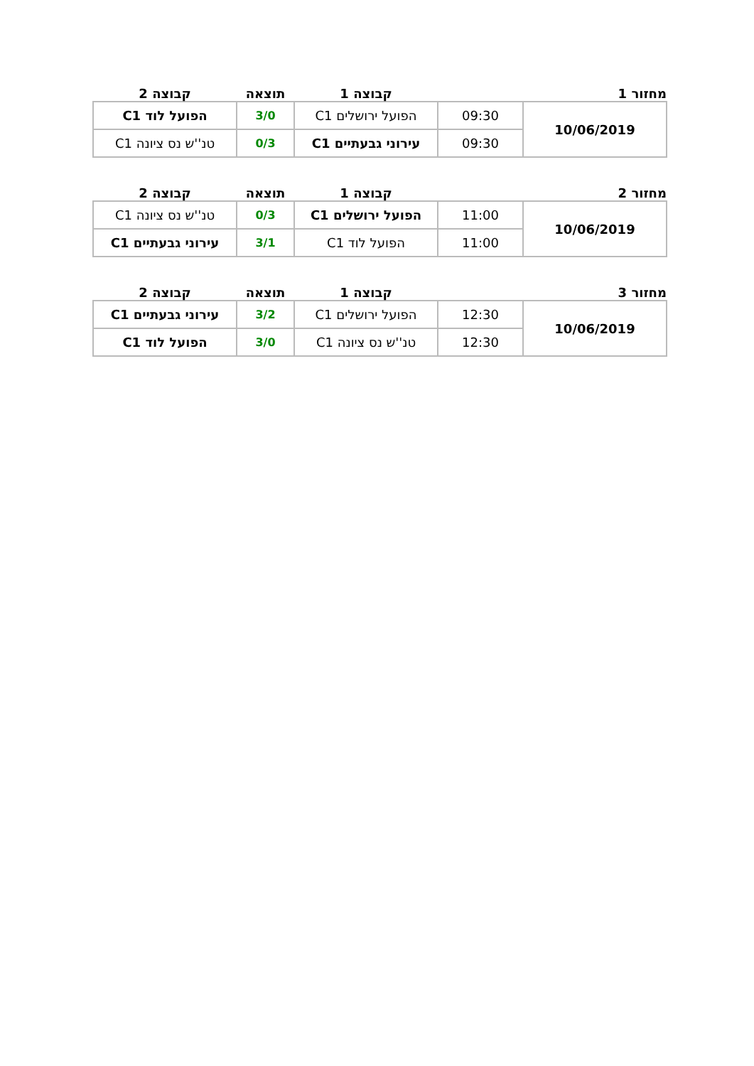| מחזור 1 | | קבוצה 1 | תוצאה | קבוצה 2 |
| --- | --- | --- | --- | --- |
| 10/06/2019 | 09:30 | הפועל ירושלים C1 | 3/0 | הפועל לוד C1 |
| | 09:30 | עירוני גבעתיים C1 | 0/3 | טנ''ש נס ציונה C1 |
| מחזור 2 | | קבוצה 1 | תוצאה | קבוצה 2 |
| --- | --- | --- | --- | --- |
| 10/06/2019 | 11:00 | הפועל ירושלים C1 | 0/3 | טנ''ש נס ציונה C1 |
| | 11:00 | הפועל לוד C1 | 3/1 | עירוני גבעתיים C1 |
| מחזור 3 | | קבוצה 1 | תוצאה | קבוצה 2 |
| --- | --- | --- | --- | --- |
| 10/06/2019 | 12:30 | הפועל ירושלים C1 | 3/2 | עירוני גבעתיים C1 |
| | 12:30 | טנ''ש נס ציונה C1 | 3/0 | הפועל לוד C1 |